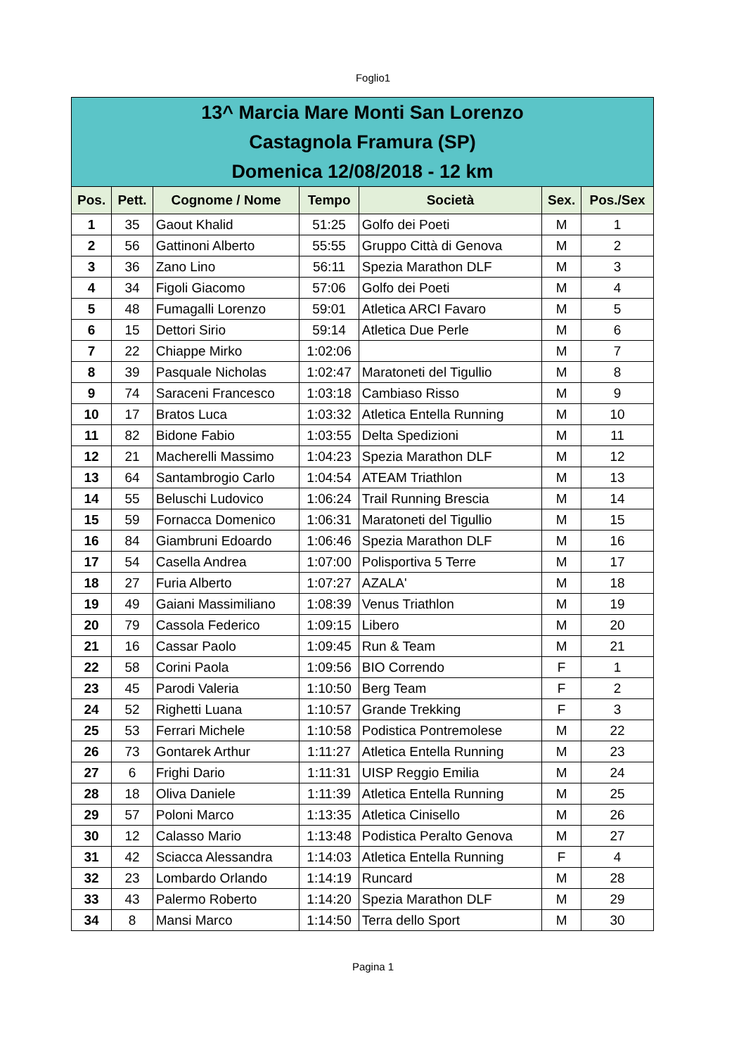Foglio1
| 13^ Marcia Mare Monti San Lorenzo Castagnola Framura (SP) Domenica 12/08/2018 - 12 km | | | | | | |
| Pos. | Pett. | Cognome / Nome | Tempo | Società | Sex. | Pos./Sex |
| 1 | 35 | Gaout Khalid | 51:25 | Golfo dei Poeti | M | 1 |
| 2 | 56 | Gattinoni Alberto | 55:55 | Gruppo Città di Genova | M | 2 |
| 3 | 36 | Zano Lino | 56:11 | Spezia Marathon DLF | M | 3 |
| 4 | 34 | Figoli Giacomo | 57:06 | Golfo dei Poeti | M | 4 |
| 5 | 48 | Fumagalli Lorenzo | 59:01 | Atletica ARCI Favaro | M | 5 |
| 6 | 15 | Dettori Sirio | 59:14 | Atletica Due Perle | M | 6 |
| 7 | 22 | Chiappe Mirko | 1:02:06 | | M | 7 |
| 8 | 39 | Pasquale Nicholas | 1:02:47 | Maratoneti del Tigullio | M | 8 |
| 9 | 74 | Saraceni Francesco | 1:03:18 | Cambiaso Risso | M | 9 |
| 10 | 17 | Bratos Luca | 1:03:32 | Atletica Entella Running | M | 10 |
| 11 | 82 | Bidone Fabio | 1:03:55 | Delta Spedizioni | M | 11 |
| 12 | 21 | Macherelli Massimo | 1:04:23 | Spezia Marathon DLF | M | 12 |
| 13 | 64 | Santambrogio Carlo | 1:04:54 | ATEAM Triathlon | M | 13 |
| 14 | 55 | Beluschi Ludovico | 1:06:24 | Trail Running Brescia | M | 14 |
| 15 | 59 | Fornacca Domenico | 1:06:31 | Maratoneti del Tigullio | M | 15 |
| 16 | 84 | Giambruni Edoardo | 1:06:46 | Spezia Marathon DLF | M | 16 |
| 17 | 54 | Casella Andrea | 1:07:00 | Polisportiva 5 Terre | M | 17 |
| 18 | 27 | Furia Alberto | 1:07:27 | AZALA' | M | 18 |
| 19 | 49 | Gaiani Massimiliano | 1:08:39 | Venus Triathlon | M | 19 |
| 20 | 79 | Cassola Federico | 1:09:15 | Libero | M | 20 |
| 21 | 16 | Cassar Paolo | 1:09:45 | Run & Team | M | 21 |
| 22 | 58 | Corini Paola | 1:09:56 | BIO Correndo | F | 1 |
| 23 | 45 | Parodi Valeria | 1:10:50 | Berg Team | F | 2 |
| 24 | 52 | Righetti Luana | 1:10:57 | Grande Trekking | F | 3 |
| 25 | 53 | Ferrari Michele | 1:10:58 | Podistica Pontremolese | M | 22 |
| 26 | 73 | Gontarek Arthur | 1:11:27 | Atletica Entella Running | M | 23 |
| 27 | 6 | Frighi Dario | 1:11:31 | UISP Reggio Emilia | M | 24 |
| 28 | 18 | Oliva Daniele | 1:11:39 | Atletica Entella Running | M | 25 |
| 29 | 57 | Poloni Marco | 1:13:35 | Atletica Cinisello | M | 26 |
| 30 | 12 | Calasso Mario | 1:13:48 | Podistica Peralto Genova | M | 27 |
| 31 | 42 | Sciacca Alessandra | 1:14:03 | Atletica Entella Running | F | 4 |
| 32 | 23 | Lombardo Orlando | 1:14:19 | Runcard | M | 28 |
| 33 | 43 | Palermo Roberto | 1:14:20 | Spezia Marathon DLF | M | 29 |
| 34 | 8 | Mansi Marco | 1:14:50 | Terra dello Sport | M | 30 |
Pagina 1